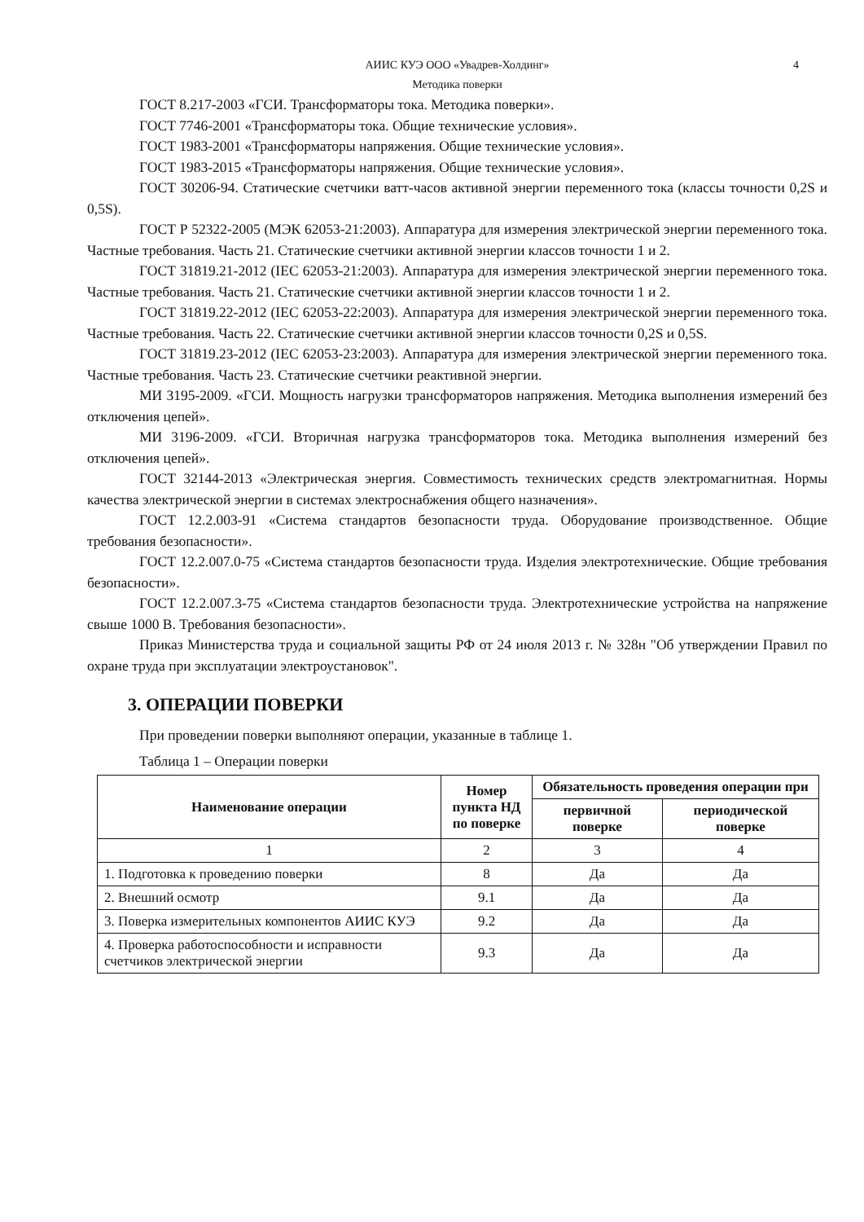АИИС КУЭ ООО «Увадрев-Холдинг» 4
Методика поверки
ГОСТ 8.217-2003 «ГСИ. Трансформаторы тока. Методика поверки».
ГОСТ 7746-2001 «Трансформаторы тока. Общие технические условия».
ГОСТ 1983-2001 «Трансформаторы напряжения. Общие технические условия».
ГОСТ 1983-2015 «Трансформаторы напряжения. Общие технические условия».
ГОСТ 30206-94. Статические счетчики ватт-часов активной энергии переменного тока (классы точности 0,2S и 0,5S).
ГОСТ Р 52322-2005 (МЭК 62053-21:2003). Аппаратура для измерения электрической энергии переменного тока. Частные требования. Часть 21. Статические счетчики активной энергии классов точности 1 и 2.
ГОСТ 31819.21-2012 (IEC 62053-21:2003). Аппаратура для измерения электрической энергии переменного тока. Частные требования. Часть 21. Статические счетчики активной энергии классов точности 1 и 2.
ГОСТ 31819.22-2012 (IEC 62053-22:2003). Аппаратура для измерения электрической энергии переменного тока. Частные требования. Часть 22. Статические счетчики активной энергии классов точности 0,2S и 0,5S.
ГОСТ 31819.23-2012 (IEC 62053-23:2003). Аппаратура для измерения электрической энергии переменного тока. Частные требования. Часть 23. Статические счетчики реактивной энергии.
МИ 3195-2009. «ГСИ. Мощность нагрузки трансформаторов напряжения. Методика выполнения измерений без отключения цепей».
МИ 3196-2009. «ГСИ. Вторичная нагрузка трансформаторов тока. Методика выполнения измерений без отключения цепей».
ГОСТ 32144-2013 «Электрическая энергия. Совместимость технических средств электромагнитная. Нормы качества электрической энергии в системах электроснабжения общего назначения».
ГОСТ 12.2.003-91 «Система стандартов безопасности труда. Оборудование производственное. Общие требования безопасности».
ГОСТ 12.2.007.0-75 «Система стандартов безопасности труда. Изделия электротехнические. Общие требования безопасности».
ГОСТ 12.2.007.3-75 «Система стандартов безопасности труда. Электротехнические устройства на напряжение свыше 1000 В. Требования безопасности».
Приказ Министерства труда и социальной защиты РФ от 24 июля 2013 г. № 328н "Об утверждении Правил по охране труда при эксплуатации электроустановок".
3. ОПЕРАЦИИ ПОВЕРКИ
При проведении поверки выполняют операции, указанные в таблице 1.
Таблица 1 – Операции поверки
| Наименование операции | Номер пункта НД по поверке | Обязательность проведения операции при | |
| --- | --- | --- | --- |
| | | первичной поверке | периодической поверке |
| 1 | 2 | 3 | 4 |
| 1. Подготовка к проведению поверки | 8 | Да | Да |
| 2. Внешний осмотр | 9.1 | Да | Да |
| 3. Поверка измерительных компонентов АИИС КУЭ | 9.2 | Да | Да |
| 4. Проверка работоспособности и исправности счетчиков электрической энергии | 9.3 | Да | Да |